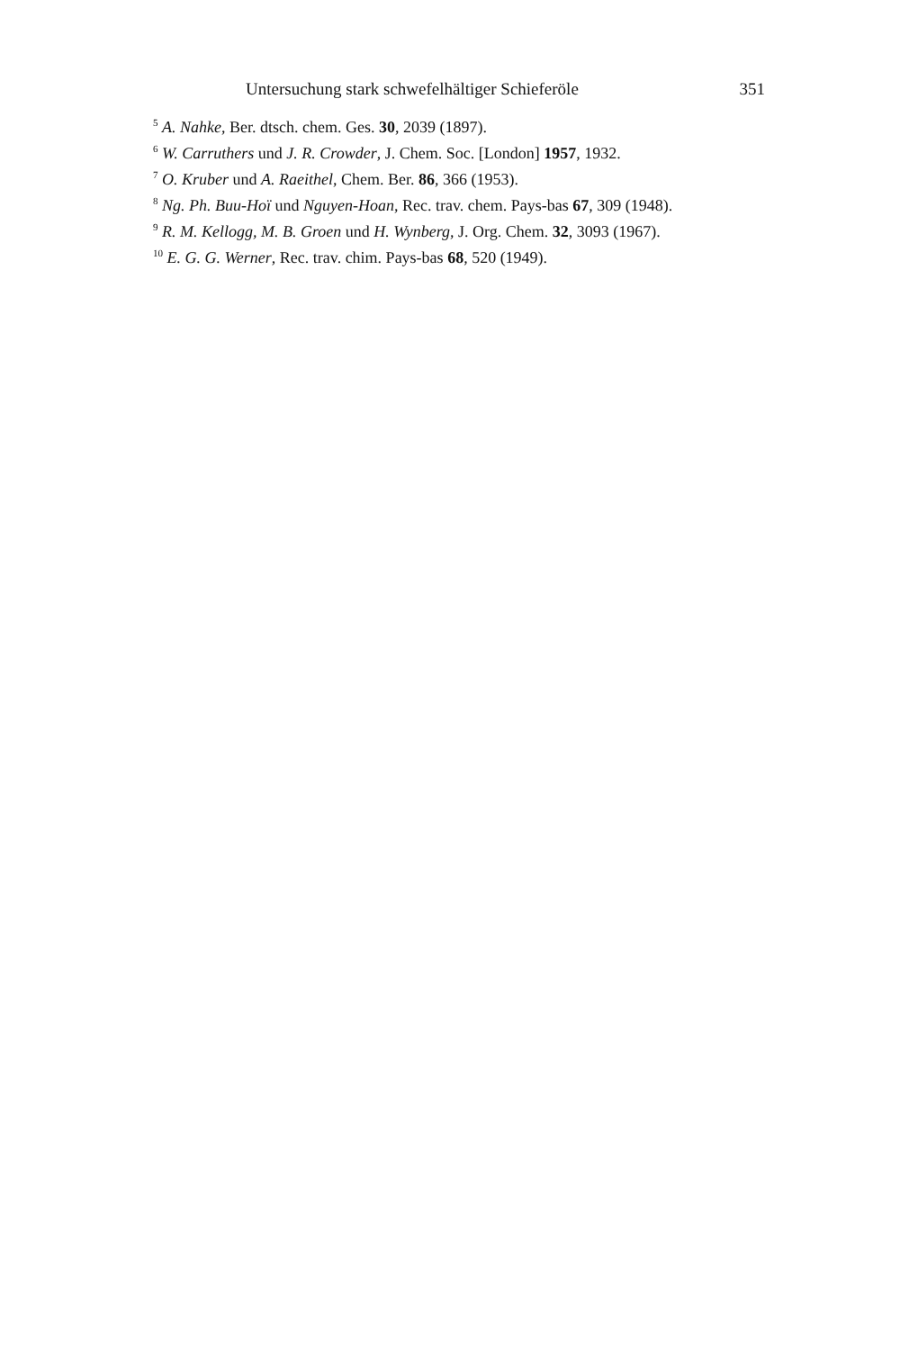Untersuchung stark schwefelhältiger Schieferöle 351
<sup>5</sup> A. Nahke, Ber. dtsch. chem. Ges. 30, 2039 (1897).
<sup>6</sup> W. Carruthers und J. R. Crowder, J. Chem. Soc. [London] 1957, 1932.
<sup>7</sup> O. Kruber und A. Raeithel, Chem. Ber. 86, 366 (1953).
<sup>8</sup> Ng. Ph. Buu-Hoï und Nguyen-Hoan, Rec. trav. chem. Pays-bas 67, 309 (1948).
<sup>9</sup> R. M. Kellogg, M. B. Groen und H. Wynberg, J. Org. Chem. 32, 3093 (1967).
<sup>10</sup> E. G. G. Werner, Rec. trav. chim. Pays-bas 68, 520 (1949).